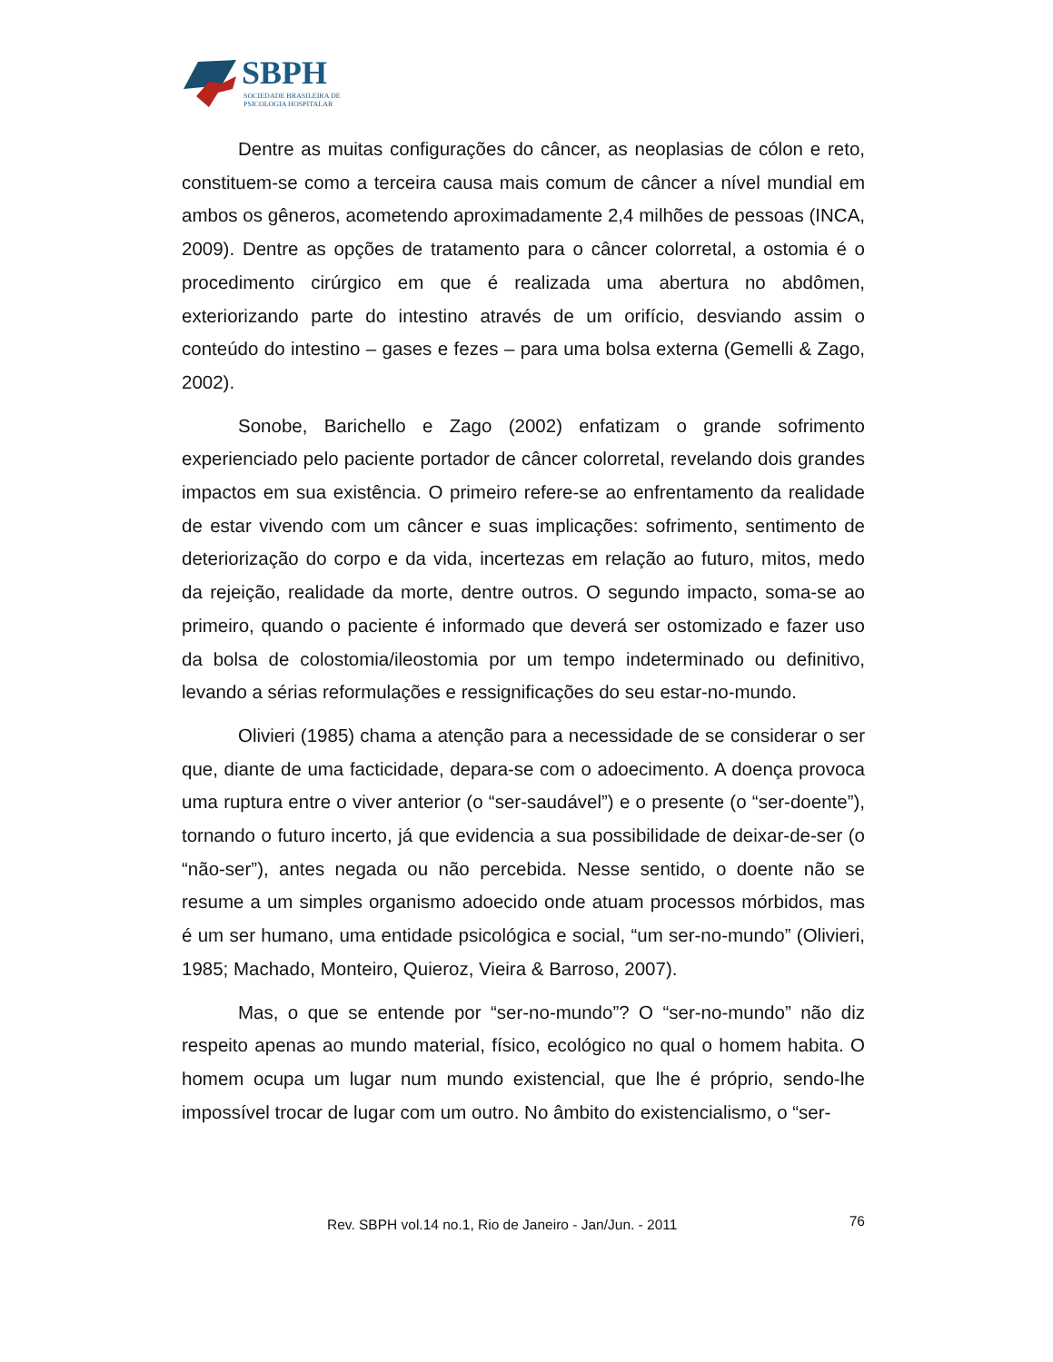SBPH
SOCIEDADE BRASILEIRA DE
PSICOLOGIA HOSPITALAR
Dentre as muitas configurações do câncer, as neoplasias de cólon e reto, constituem-se como a terceira causa mais comum de câncer a nível mundial em ambos os gêneros, acometendo aproximadamente 2,4 milhões de pessoas (INCA, 2009). Dentre as opções de tratamento para o câncer colorretal, a ostomia é o procedimento cirúrgico em que é realizada uma abertura no abdômen, exteriorizando parte do intestino através de um orifício, desviando assim o conteúdo do intestino – gases e fezes – para uma bolsa externa (Gemelli & Zago, 2002).
Sonobe, Barichello e Zago (2002) enfatizam o grande sofrimento experienciado pelo paciente portador de câncer colorretal, revelando dois grandes impactos em sua existência. O primeiro refere-se ao enfrentamento da realidade de estar vivendo com um câncer e suas implicações: sofrimento, sentimento de deteriorização do corpo e da vida, incertezas em relação ao futuro, mitos, medo da rejeição, realidade da morte, dentre outros. O segundo impacto, soma-se ao primeiro, quando o paciente é informado que deverá ser ostomizado e fazer uso da bolsa de colostomia/ileostomia por um tempo indeterminado ou definitivo, levando a sérias reformulações e ressignificações do seu estar-no-mundo.
Olivieri (1985) chama a atenção para a necessidade de se considerar o ser que, diante de uma facticidade, depara-se com o adoecimento. A doença provoca uma ruptura entre o viver anterior (o “ser-saudável”) e o presente (o “ser-doente”), tornando o futuro incerto, já que evidencia a sua possibilidade de deixar-de-ser (o “não-ser”), antes negada ou não percebida. Nesse sentido, o doente não se resume a um simples organismo adoecido onde atuam processos mórbidos, mas é um ser humano, uma entidade psicológica e social, “um ser-no-mundo” (Olivieri, 1985; Machado, Monteiro, Quieroz, Vieira & Barroso, 2007).
Mas, o que se entende por “ser-no-mundo”? O “ser-no-mundo” não diz respeito apenas ao mundo material, físico, ecológico no qual o homem habita. O homem ocupa um lugar num mundo existencial, que lhe é próprio, sendo-lhe impossível trocar de lugar com um outro. No âmbito do existencialismo, o “ser-
Rev. SBPH vol.14 no.1, Rio de Janeiro - Jan/Jun. - 2011 76